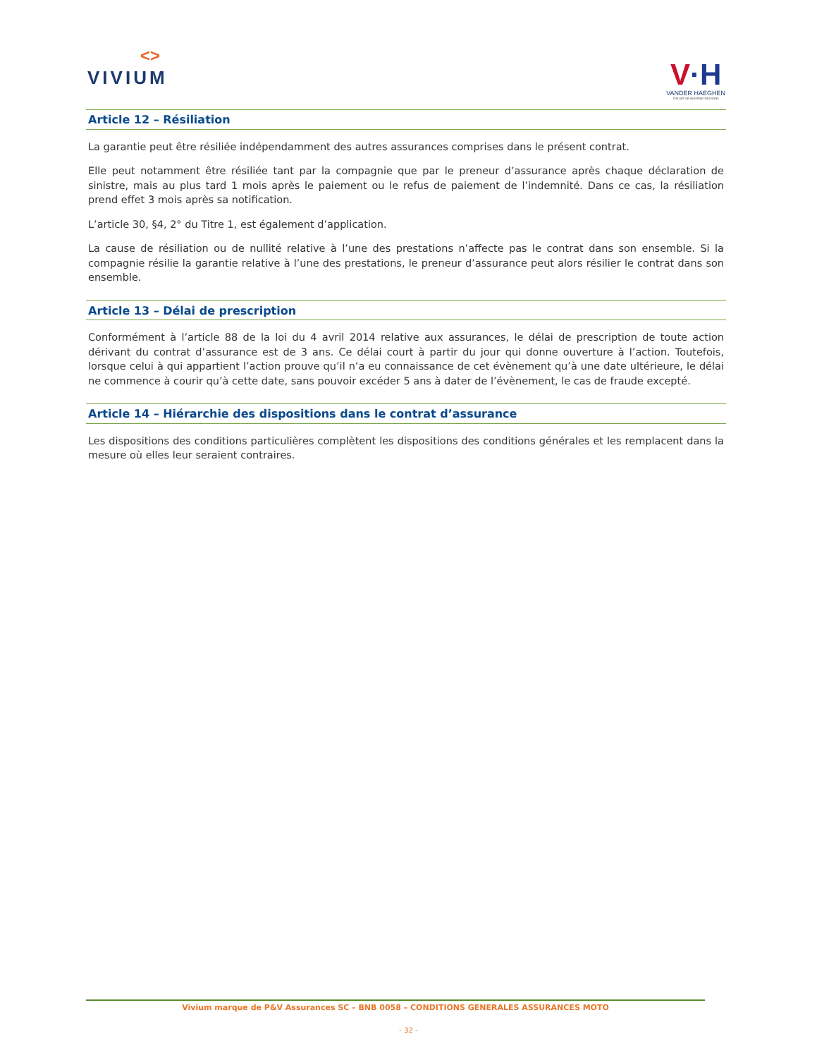<>
VIVIUM
V·H
VANDER HAEGHEN
THE ART OF INSURING PASSIONS
Article 12 – Résiliation
La garantie peut être résiliée indépendamment des autres assurances comprises dans le présent contrat.
Elle peut notamment être résiliée tant par la compagnie que par le preneur d’assurance après chaque déclaration de sinistre, mais au plus tard 1 mois après le paiement ou le refus de paiement de l’indemnité. Dans ce cas, la résiliation prend effet 3 mois après sa notification.
L’article 30, §4, 2° du Titre 1, est également d’application.
La cause de résiliation ou de nullité relative à l’une des prestations n’affecte pas le contrat dans son ensemble. Si la compagnie résilie la garantie relative à l’une des prestations, le preneur d’assurance peut alors résilier le contrat dans son ensemble.
Article 13 – Délai de prescription
Conformément à l’article 88 de la loi du 4 avril 2014 relative aux assurances, le délai de prescription de toute action dérivant du contrat d’assurance est de 3 ans. Ce délai court à partir du jour qui donne ouverture à l’action. Toutefois, lorsque celui à qui appartient l’action prouve qu’il n’a eu connaissance de cet évènement qu’à une date ultérieure, le délai ne commence à courir qu’à cette date, sans pouvoir excéder 5 ans à dater de l’évènement, le cas de fraude excepté.
Article 14 – Hiérarchie des dispositions dans le contrat d’assurance
Les dispositions des conditions particulières complètent les dispositions des conditions générales et les remplacent dans la mesure où elles leur seraient contraires.
Vivium marque de P&V Assurances SC – BNB 0058 – CONDITIONS GENERALES ASSURANCES MOTO
- 32 -